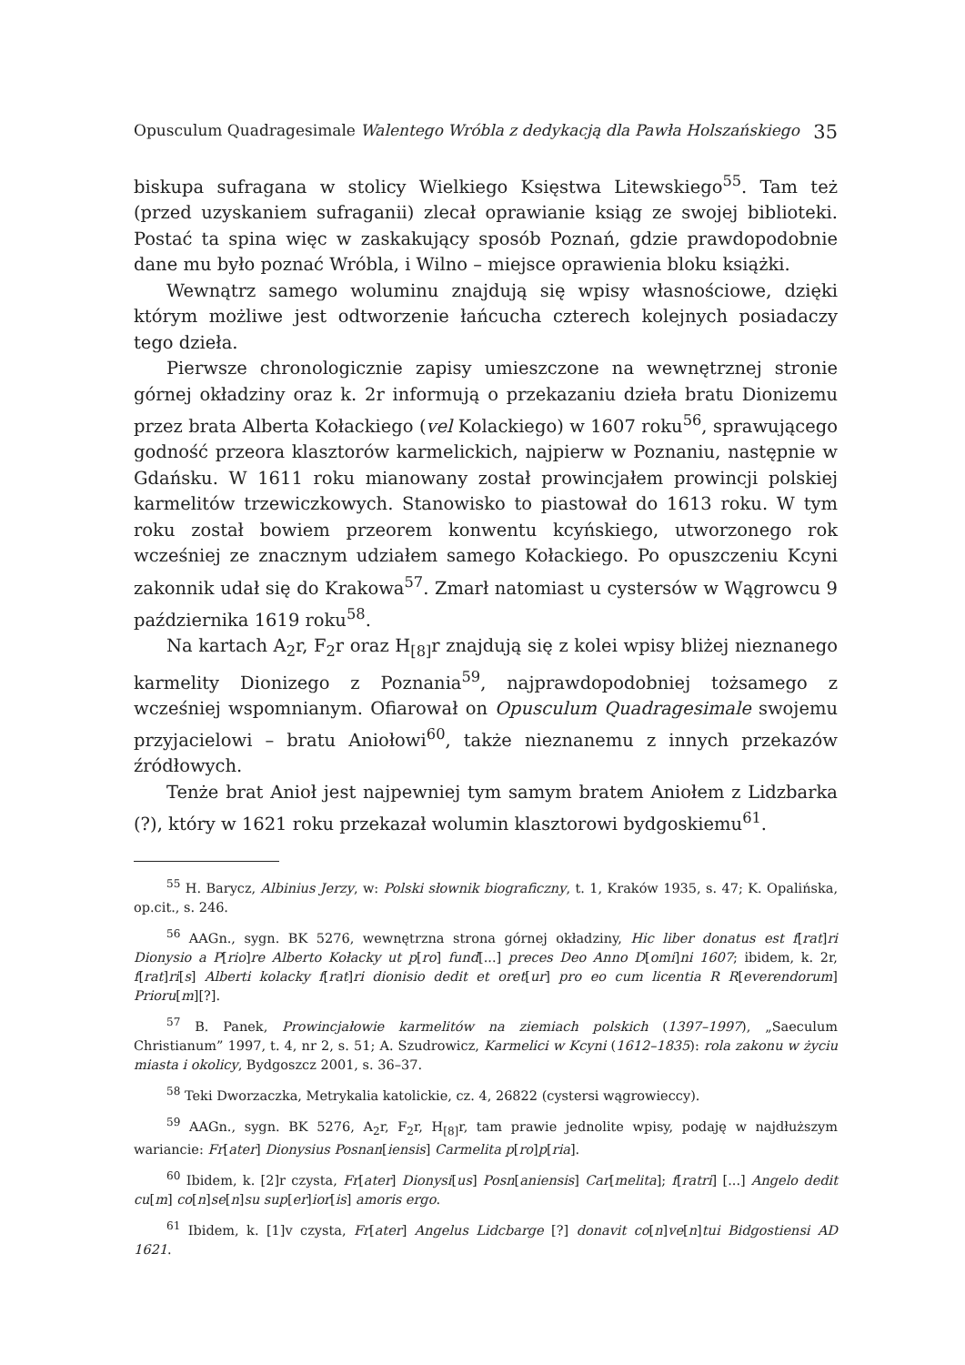Opusculum Quadragesimale Walentego Wróbla z dedykacją dla Pawła Holszańskiego 35
biskupa sufragana w stolicy Wielkiego Księstwa Litewskiego<sup>55</sup>. Tam też (przed uzyskaniem sufraganii) zlecał oprawianie ksiąg ze swojej biblioteki. Postać ta spina więc w zaskakujący sposób Poznań, gdzie prawdopodobnie dane mu było poznać Wróbla, i Wilno – miejsce oprawienia bloku książki.
Wewnątrz samego woluminu znajdują się wpisy własnościowe, dzięki którym możliwe jest odtworzenie łańcucha czterech kolejnych posiadaczy tego dzieła.
Pierwsze chronologicznie zapisy umieszczone na wewnętrznej stronie górnej okładziny oraz k. 2r informują o przekazaniu dzieła bratu Dionizemu przez brata Alberta Kołackiego (vel Kolackiego) w 1607 roku<sup>56</sup>, sprawującego godność przeora klasztorów karmelickich, najpierw w Poznaniu, następnie w Gdańsku. W 1611 roku mianowany został prowincjałem prowincji polskiej karmelitów trzewiczkowych. Stanowisko to piastował do 1613 roku. W tym roku został bowiem przeorem konwentu kcyńskiego, utworzonego rok wcześniej ze znacznym udziałem samego Kołackiego. Po opuszczeniu Kcyni zakonnik udał się do Krakowa<sup>57</sup>. Zmarł natomiast u cystersów w Wągrowcu 9 października 1619 roku<sup>58</sup>.
Na kartach A<sub>2</sub>r, F<sub>2</sub>r oraz H<sub>[8]</sub>r znajdują się z kolei wpisy bliżej nieznanego karmelity Dionizego z Poznania<sup>59</sup>, najprawdopodobniej tożsamego z wcześniej wspomnianym. Ofiarował on Opusculum Quadragesimale swojemu przyjacielowi – bratu Aniołowi<sup>60</sup>, także nieznanemu z innych przekazów źródłowych.
Tenże brat Anioł jest najpewniej tym samym bratem Aniołem z Lidzbarka (?), który w 1621 roku przekazał wolumin klasztorowi bydgoskiemu<sup>61</sup>.
<sup>55</sup> H. Barycz, Albinius Jerzy, w: Polski słownik biograficzny, t. 1, Kraków 1935, s. 47; K. Opalińska, op.cit., s. 246.
<sup>56</sup> AAGn., sygn. BK 5276, wewnętrzna strona górnej okładziny, Hic liber donatus est f[rat]ri Dionysio a P[rio]re Alberto Kołacky ut p[ro] fund[...] preces Deo Anno D[omi]ni 1607; ibidem, k. 2r, f[rat]ri[s] Alberti kolacky f[rat]ri dionisio dedit et oret[ur] pro eo cum licentia R R[everendorum] Prioru[m][?].
<sup>57</sup> B. Panek, Prowincjałowie karmelitów na ziemiach polskich (1397–1997), „Saeculum Christianum” 1997, t. 4, nr 2, s. 51; A. Szudrowicz, Karmelici w Kcyni (1612–1835): rola zakonu w życiu miasta i okolicy, Bydgoszcz 2001, s. 36–37.
<sup>58</sup> Teki Dworzaczka, Metrykalia katolickie, cz. 4, 26822 (cystersi wągrowieccy).
<sup>59</sup> AAGn., sygn. BK 5276, A<sub>2</sub>r, F<sub>2</sub>r, H<sub>[8]</sub>r, tam prawie jednolite wpisy, podaję w najdłuższym wariancie: Fr[ater] Dionysius Posnan[iensis] Carmelita p[ro]p[ria].
<sup>60</sup> Ibidem, k. [2]r czysta, Fr[ater] Dionysi[us] Posn[aniensis] Car[melita]; f[ratri] [...] Angelo dedit cu[m] co[n]se[n]su sup[er]ior[is] amoris ergo.
<sup>61</sup> Ibidem, k. [1]v czysta, Fr[ater] Angelus Lidcbarge [?] donavit co[n]ve[n]tui Bidgostiensi AD 1621.